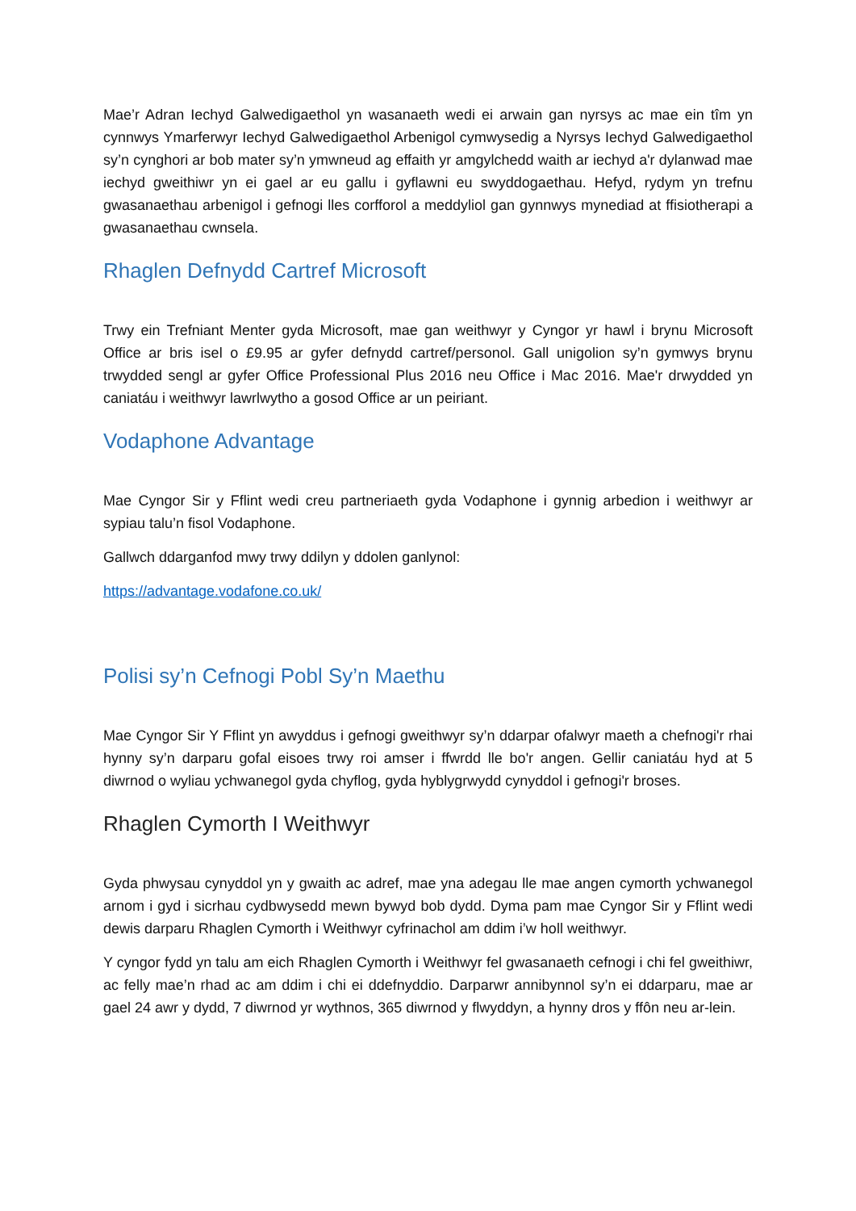Mae’r Adran Iechyd Galwedigaethol yn wasanaeth wedi ei arwain gan nyrsys ac mae ein tîm yn cynnwys Ymarferwyr Iechyd Galwedigaethol Arbenigol cymwysedig a Nyrsys Iechyd Galwedigaethol sy’n cynghori ar bob mater sy’n ymwneud ag effaith yr amgylchedd waith ar iechyd a'r dylanwad mae iechyd gweithiwr yn ei gael ar eu gallu i gyflawni eu swyddogaethau. Hefyd, rydym yn trefnu gwasanaethau arbenigol i gefnogi lles corfforol a meddyliol gan gynnwys mynediad at ffisiotherapi a gwasanaethau cwnsela.
Rhaglen Defnydd Cartref Microsoft
Trwy ein Trefniant Menter gyda Microsoft, mae gan weithwyr y Cyngor yr hawl i brynu Microsoft Office ar bris isel o £9.95 ar gyfer defnydd cartref/personol. Gall unigolion sy’n gymwys brynu trwydded sengl ar gyfer Office Professional Plus 2016 neu Office i Mac 2016. Mae'r drwydded yn caniatáu i weithwyr lawrlwytho a gosod Office ar un peiriant.
Vodaphone Advantage
Mae Cyngor Sir y Fflint wedi creu partneriaeth gyda Vodaphone i gynnig arbedion i weithwyr ar sypiau talu’n fisol Vodaphone.
Gallwch ddarganfod mwy trwy ddilyn y ddolen ganlynol:
https://advantage.vodafone.co.uk/
Polisi sy’n Cefnogi Pobl Sy’n Maethu
Mae Cyngor Sir Y Fflint yn awyddus i gefnogi gweithwyr sy’n ddarpar ofalwyr maeth a chefnogi'r rhai hynny sy’n darparu gofal eisoes trwy roi amser i ffwrdd lle bo'r angen. Gellir caniatáu hyd at 5 diwrnod o wyliau ychwanegol gyda chyflog, gyda hyblygrwydd cynyddol i gefnogi'r broses.
Rhaglen Cymorth I Weithwyr
Gyda phwysau cynyddol yn y gwaith ac adref, mae yna adegau lle mae angen cymorth ychwanegol arnom i gyd i sicrhau cydbwysedd mewn bywyd bob dydd. Dyma pam mae Cyngor Sir y Fflint wedi dewis darparu Rhaglen Cymorth i Weithwyr cyfrinachol am ddim i’w holl weithwyr.
Y cyngor fydd yn talu am eich Rhaglen Cymorth i Weithwyr fel gwasanaeth cefnogi i chi fel gweithiwr, ac felly mae’n rhad ac am ddim i chi ei ddefnyddio. Darparwr annibynnol sy’n ei ddarparu, mae ar gael 24 awr y dydd, 7 diwrnod yr wythnos, 365 diwrnod y flwyddyn, a hynny dros y ffôn neu ar-lein.